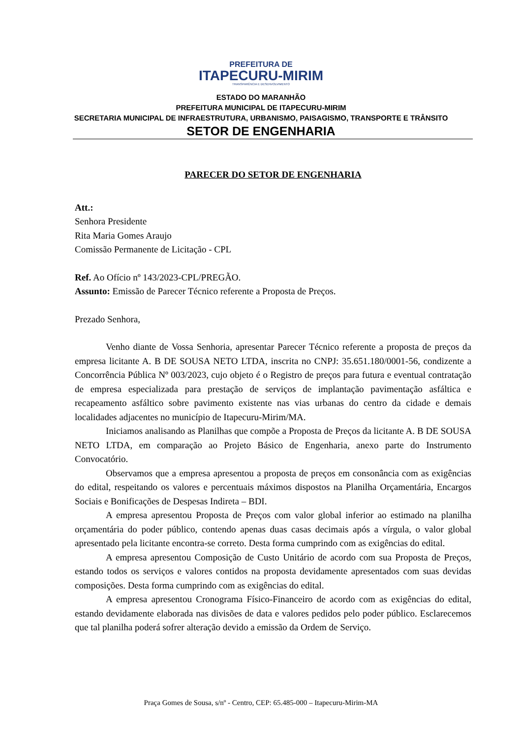PREFEITURA DE
ITAPECURU-MIRIM
TRANSPARÊNCIA E DESENVOLVIMENTO
ESTADO DO MARANHÃO
PREFEITURA MUNICIPAL DE ITAPECURU-MIRIM
SECRETARIA MUNICIPAL DE INFRAESTRUTURA, URBANISMO, PAISAGISMO, TRANSPORTE E TRÂNSITO
SETOR DE ENGENHARIA
PARECER DO SETOR DE ENGENHARIA
Att.:
Senhora Presidente
Rita Maria Gomes Araujo
Comissão Permanente de Licitação - CPL
Ref. Ao Ofício nº 143/2023-CPL/PREGÃO.
Assunto: Emissão de Parecer Técnico referente a Proposta de Preços.
Prezado Senhora,
Venho diante de Vossa Senhoria, apresentar Parecer Técnico referente a proposta de preços da empresa licitante A. B DE SOUSA NETO LTDA, inscrita no CNPJ: 35.651.180/0001-56, condizente a Concorrência Pública Nº 003/2023, cujo objeto é o Registro de preços para futura e eventual contratação de empresa especializada para prestação de serviços de implantação pavimentação asfáltica e recapeamento asfáltico sobre pavimento existente nas vias urbanas do centro da cidade e demais localidades adjacentes no município de Itapecuru-Mirim/MA.
Iniciamos analisando as Planilhas que compõe a Proposta de Preços da licitante A. B DE SOUSA NETO LTDA, em comparação ao Projeto Básico de Engenharia, anexo parte do Instrumento Convocatório.
Observamos que a empresa apresentou a proposta de preços em consonância com as exigências do edital, respeitando os valores e percentuais máximos dispostos na Planilha Orçamentária, Encargos Sociais e Bonificações de Despesas Indireta – BDI.
A empresa apresentou Proposta de Preços com valor global inferior ao estimado na planilha orçamentária do poder público, contendo apenas duas casas decimais após a vírgula, o valor global apresentado pela licitante encontra-se correto. Desta forma cumprindo com as exigências do edital.
A empresa apresentou Composição de Custo Unitário de acordo com sua Proposta de Preços, estando todos os serviços e valores contidos na proposta devidamente apresentados com suas devidas composições. Desta forma cumprindo com as exigências do edital.
A empresa apresentou Cronograma Físico-Financeiro de acordo com as exigências do edital, estando devidamente elaborada nas divisões de data e valores pedidos pelo poder público. Esclarecemos que tal planilha poderá sofrer alteração devido a emissão da Ordem de Serviço.
Praça Gomes de Sousa, s/nº - Centro, CEP: 65.485-000 – Itapecuru-Mirim-MA